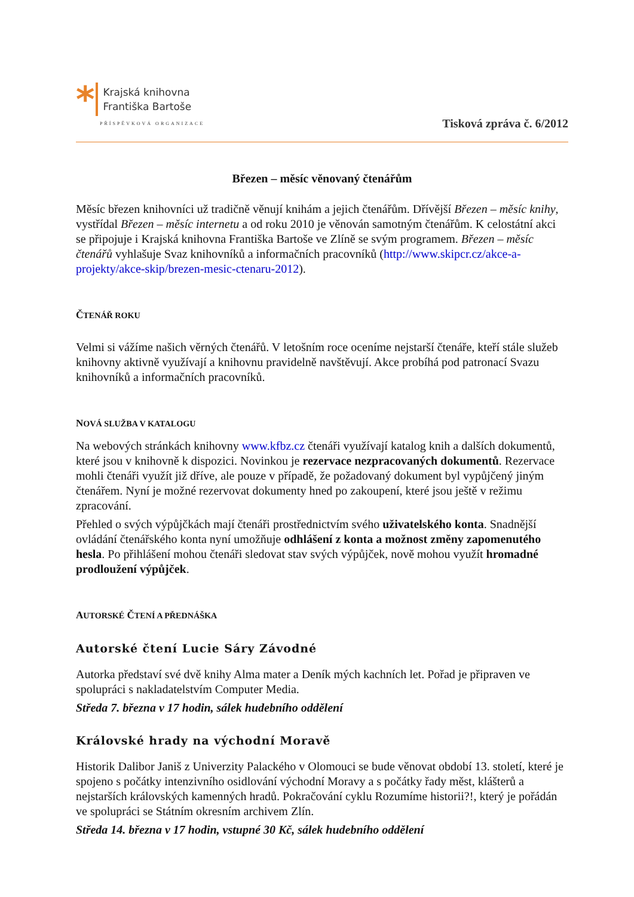*
Krajská knihovna
Františka Bartoše
PŘÍSPĚVKOVÁ ORGANIZACE
Tisková zpráva č. 6/2012
Březen – měsíc věnovaný čtenářům
Měsíc březen knihovníci už tradičně věnují knihám a jejich čtenářům. Dřívější Březen – měsíc knihy, vystřídal Březen – měsíc internetu a od roku 2010 je věnován samotným čtenářům. K celostátní akci se připojuje i Krajská knihovna Františka Bartoše ve Zlíně se svým programem. Březen – měsíc čtenářů vyhlašuje Svaz knihovníků a informačních pracovníků (http://www.skipcr.cz/akce-a-projekty/akce-skip/brezen-mesic-ctenaru-2012).
ČTENÁŘ ROKU
Velmi si vážíme našich věrných čtenářů. V letošním roce oceníme nejstarší čtenáře, kteří stále služeb knihovny aktivně využívají a knihovnu pravidelně navštěvují. Akce probíhá pod patronací Svazu knihovníků a informačních pracovníků.
NOVÁ SLUŽBA V KATALOGU
Na webových stránkách knihovny www.kfbz.cz čtenáři využívají katalog knih a dalších dokumentů, které jsou v knihovně k dispozici. Novinkou je rezervace nezpracovaných dokumentů. Rezervace mohli čtenáři využít již dříve, ale pouze v případě, že požadovaný dokument byl vypůjčený jiným čtenářem. Nyní je možné rezervovat dokumenty hned po zakoupení, které jsou ještě v režimu zpracování.
Přehled o svých výpůjčkách mají čtenáři prostřednictvím svého uživatelského konta. Snadnější ovládání čtenářského konta nyní umožňuje odhlášení z konta a možnost změny zapomenutého hesla. Po přihlášení mohou čtenáři sledovat stav svých výpůjček, nově mohou využít hromadné prodloužení výpůjček.
AUTORSKÉ ČTENÍ A PŘEDNÁŠKA
Autorské čtení Lucie Sáry Závodné
Autorka představí své dvě knihy Alma mater a Deník mých kachních let. Pořad je připraven ve spolupráci s nakladatelstvím Computer Media.
Středa 7. března v 17 hodin, sálek hudebního oddělení
Královské hrady na východní Moravě
Historik Dalibor Janiš z Univerzity Palackého v Olomouci se bude věnovat období 13. století, které je spojeno s počátky intenzivního osidlování východní Moravy a s počátky řady měst, klášterů a nejstarších královských kamenných hradů. Pokračování cyklu Rozumíme historii?!, který je pořádán ve spolupráci se Státním okresním archivem Zlín.
Středa 14. března v 17 hodin, vstupné 30 Kč, sálek hudebního oddělení